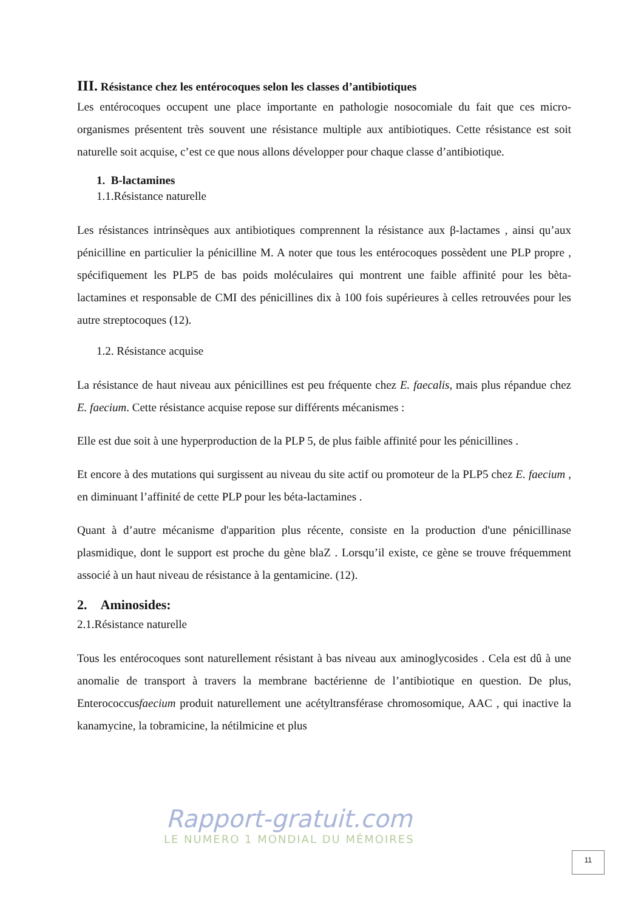III. Résistance chez les entérocoques selon les classes d’antibiotiques
Les entérocoques occupent une place importante en pathologie nosocomiale du fait que ces micro-organismes présentent très souvent une résistance multiple aux antibiotiques. Cette résistance est soit naturelle soit acquise, c’est ce que nous allons développer pour chaque classe d’antibiotique.
1. B-lactamines
1.1.Résistance naturelle
Les résistances intrinsèques aux antibiotiques comprennent la résistance aux β-lactames , ainsi qu’aux pénicilline en particulier la pénicilline M. A noter que tous les entérocoques possèdent une PLP propre , spécifiquement les PLP5 de bas poids moléculaires qui montrent une faible affinité pour les bèta-lactamines et responsable de CMI des pénicillines dix à 100 fois supérieures à celles retrouvées pour les autre streptocoques (12).
1.2. Résistance acquise
La résistance de haut niveau aux pénicillines est peu fréquente chez E. faecalis, mais plus répandue chez E. faecium. Cette résistance acquise repose sur différents mécanismes :
Elle est due soit à une hyperproduction de la PLP 5, de plus faible affinité pour les pénicillines .
Et encore à des mutations qui surgissent au niveau du site actif ou promoteur de la PLP5 chez E. faecium , en diminuant l’affinité de cette PLP pour les béta-lactamines .
Quant à d’autre mécanisme d'apparition plus récente, consiste en la production d'une pénicillinase plasmidique, dont le support est proche du gène blaZ . Lorsqu’il existe, ce gène se trouve fréquemment associé à un haut niveau de résistance à la gentamicine. (12).
2. Aminosides:
2.1.Résistance naturelle
Tous les entérocoques sont naturellement résistant à bas niveau aux aminoglycosides . Cela est dû à une anomalie de transport à travers la membrane bactérienne de l’antibiotique en question. De plus, Enterococcusfaecium produit naturellement une acétyltransférase chromosomique, AAC , qui inactive la kanamycine, la tobramicine, la nétilmicine et plus
Rapport-gratuit.com
LE NUMERO 1 MONDIAL DU MÉMOIRES
11